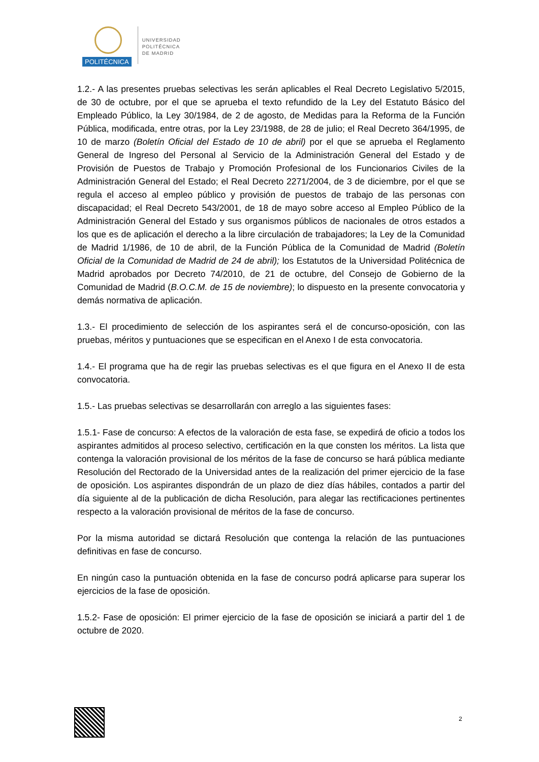POLITÉCNICA
UNIVERSIDAD
POLITÉCNICA
DE MADRID
1.2.- A las presentes pruebas selectivas les serán aplicables el Real Decreto Legislativo 5/2015, de 30 de octubre, por el que se aprueba el texto refundido de la Ley del Estatuto Básico del Empleado Público, la Ley 30/1984, de 2 de agosto, de Medidas para la Reforma de la Función Pública, modificada, entre otras, por la Ley 23/1988, de 28 de julio; el Real Decreto 364/1995, de 10 de marzo (Boletín Oficial del Estado de 10 de abril) por el que se aprueba el Reglamento General de Ingreso del Personal al Servicio de la Administración General del Estado y de Provisión de Puestos de Trabajo y Promoción Profesional de los Funcionarios Civiles de la Administración General del Estado; el Real Decreto 2271/2004, de 3 de diciembre, por el que se regula el acceso al empleo público y provisión de puestos de trabajo de las personas con discapacidad; el Real Decreto 543/2001, de 18 de mayo sobre acceso al Empleo Público de la Administración General del Estado y sus organismos públicos de nacionales de otros estados a los que es de aplicación el derecho a la libre circulación de trabajadores; la Ley de la Comunidad de Madrid 1/1986, de 10 de abril, de la Función Pública de la Comunidad de Madrid (Boletín Oficial de la Comunidad de Madrid de 24 de abril); los Estatutos de la Universidad Politécnica de Madrid aprobados por Decreto 74/2010, de 21 de octubre, del Consejo de Gobierno de la Comunidad de Madrid (B.O.C.M. de 15 de noviembre); lo dispuesto en la presente convocatoria y demás normativa de aplicación.
1.3.- El procedimiento de selección de los aspirantes será el de concurso-oposición, con las pruebas, méritos y puntuaciones que se especifican en el Anexo I de esta convocatoria.
1.4.- El programa que ha de regir las pruebas selectivas es el que figura en el Anexo II de esta convocatoria.
1.5.- Las pruebas selectivas se desarrollarán con arreglo a las siguientes fases:
1.5.1- Fase de concurso: A efectos de la valoración de esta fase, se expedirá de oficio a todos los aspirantes admitidos al proceso selectivo, certificación en la que consten los méritos. La lista que contenga la valoración provisional de los méritos de la fase de concurso se hará pública mediante Resolución del Rectorado de la Universidad antes de la realización del primer ejercicio de la fase de oposición. Los aspirantes dispondrán de un plazo de diez días hábiles, contados a partir del día siguiente al de la publicación de dicha Resolución, para alegar las rectificaciones pertinentes respecto a la valoración provisional de méritos de la fase de concurso.
Por la misma autoridad se dictará Resolución que contenga la relación de las puntuaciones definitivas en fase de concurso.
En ningún caso la puntuación obtenida en la fase de concurso podrá aplicarse para superar los ejercicios de la fase de oposición.
1.5.2- Fase de oposición: El primer ejercicio de la fase de oposición se iniciará a partir del 1 de octubre de 2020.
2